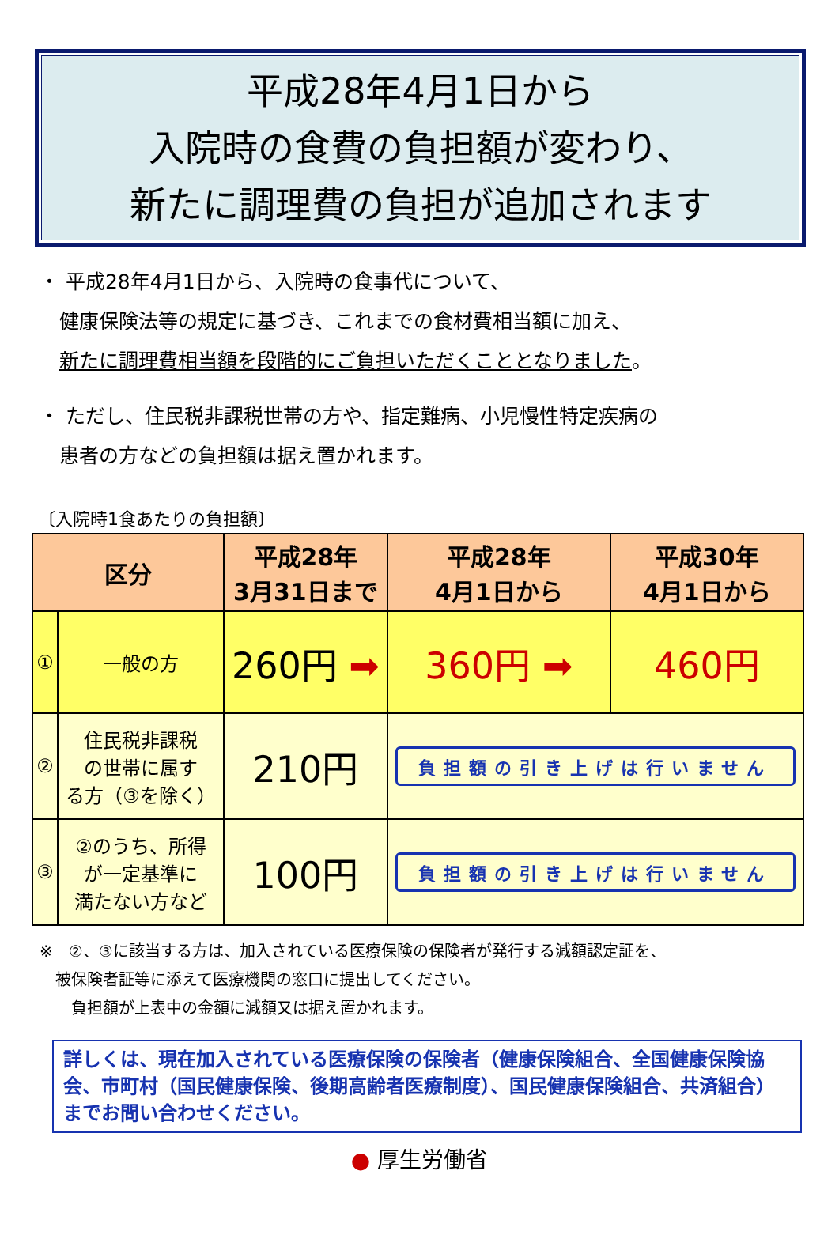平成28年4月1日から
入院時の食費の負担額が変わり、
新たに調理費の負担が追加されます
・ 平成28年4月1日から、入院時の食事代について、
　健康保険法等の規定に基づき、これまでの食材費相当額に加え、
　新たに調理費相当額を段階的にご負担いただくこととなりました。
・ ただし、住民税非課税世帯の方や、指定難病、小児慢性特定疾病の
　患者の方などの負担額は据え置かれます。
〔入院時1食あたりの負担額〕
| 区分 | | 平成28年 3月31日まで | 平成28年 4月1日から | 平成30年 4月1日から |
| --- | --- | --- | --- | --- |
| ① | 一般の方 | 260円 ➡ | 360円 ➡ | 460円 |
| ② | 住民税非課税 の世帯に属す る方（③を除く） | 210円 | 負担額の引き上げは行いません | |
| ③ | ②のうち、所得 が一定基準に 満たない方など | 100円 | 負担額の引き上げは行いません | |
※　②、③に該当する方は、加入されている医療保険の保険者が発行する減額認定証を、
　被保険者証等に添えて医療機関の窓口に提出してください。
　　負担額が上表中の金額に減額又は据え置かれます。
詳しくは、現在加入されている医療保険の保険者（健康保険組合、全国健康保険協会、市町村（国民健康保険、後期高齢者医療制度）、国民健康保険組合、共済組合）までお問い合わせください。
● 厚生労働省